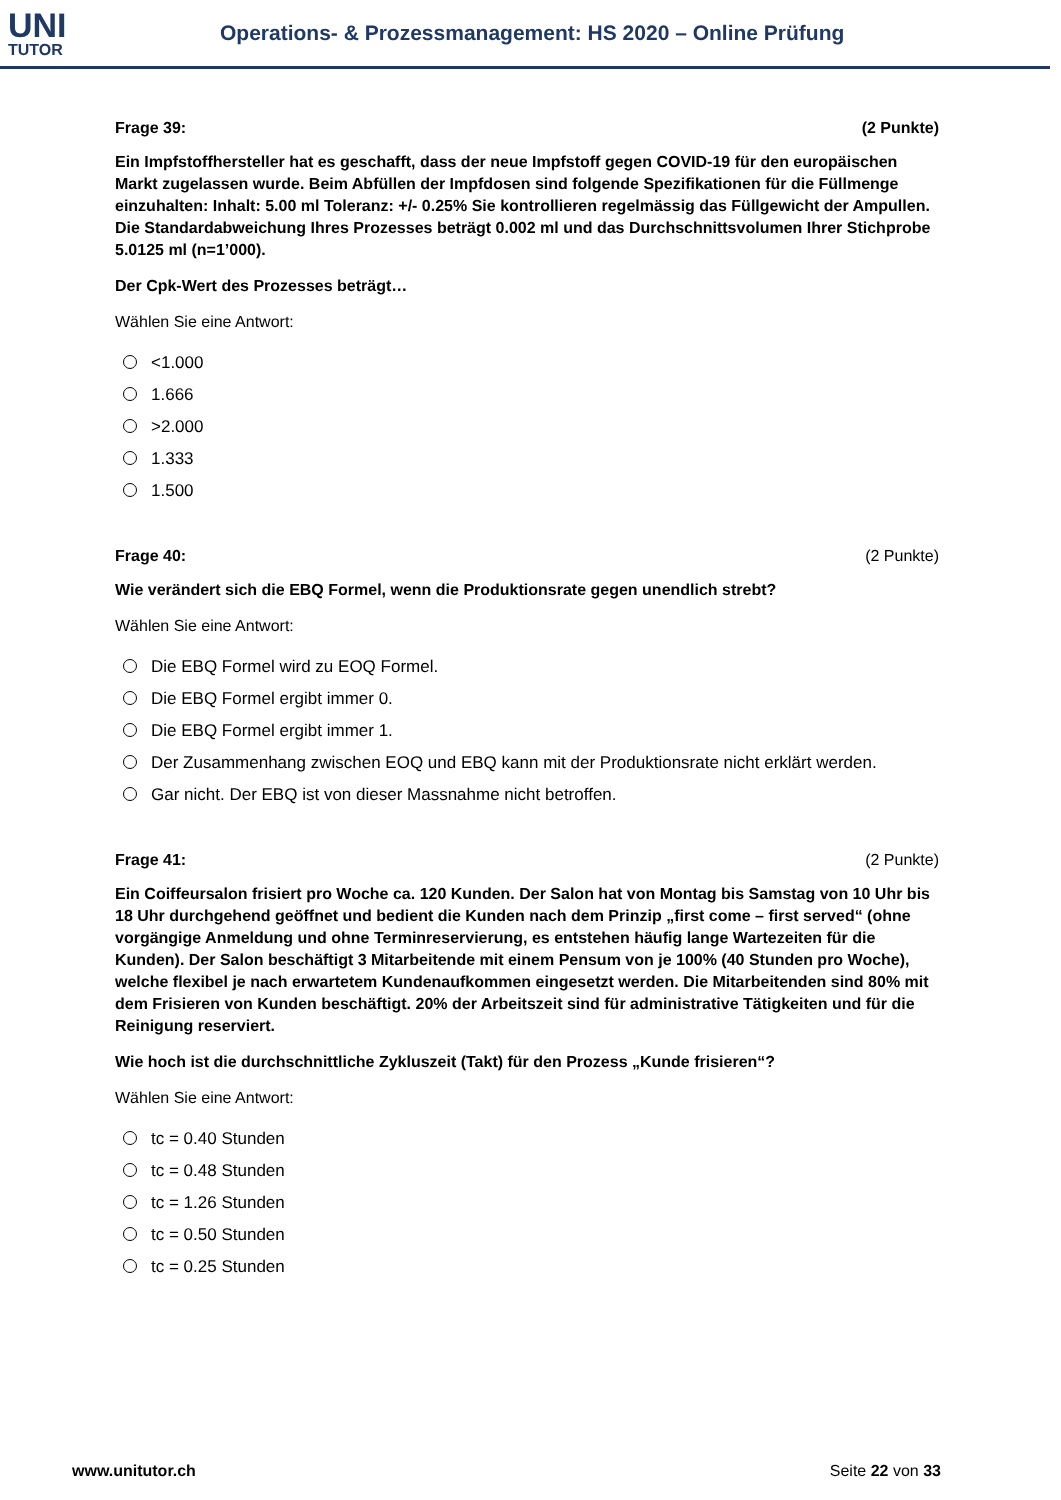UNI
TUTOR
Operations- & Prozessmanagement: HS 2020 – Online Prüfung
Frage 39: (2 Punkte)
Ein Impfstoffhersteller hat es geschafft, dass der neue Impfstoff gegen COVID-19 für den europäischen Markt zugelassen wurde. Beim Abfüllen der Impfdosen sind folgende Spezifikationen für die Füllmenge einzuhalten: Inhalt: 5.00 ml Toleranz: +/- 0.25% Sie kontrollieren regelmässig das Füllgewicht der Ampullen. Die Standardabweichung Ihres Prozesses beträgt 0.002 ml und das Durchschnittsvolumen Ihrer Stichprobe 5.0125 ml (n=1’000).
Der Cpk-Wert des Prozesses beträgt…
Wählen Sie eine Antwort:
<1.000
1.666
>2.000
1.333
1.500
Frage 40: (2 Punkte)
Wie verändert sich die EBQ Formel, wenn die Produktionsrate gegen unendlich strebt?
Wählen Sie eine Antwort:
Die EBQ Formel wird zu EOQ Formel.
Die EBQ Formel ergibt immer 0.
Die EBQ Formel ergibt immer 1.
Der Zusammenhang zwischen EOQ und EBQ kann mit der Produktionsrate nicht erklärt werden.
Gar nicht. Der EBQ ist von dieser Massnahme nicht betroffen.
Frage 41: (2 Punkte)
Ein Coiffeursalon frisiert pro Woche ca. 120 Kunden. Der Salon hat von Montag bis Samstag von 10 Uhr bis 18 Uhr durchgehend geöffnet und bedient die Kunden nach dem Prinzip „first come – first served“ (ohne vorgängige Anmeldung und ohne Terminreservierung, es entstehen häufig lange Wartezeiten für die Kunden). Der Salon beschäftigt 3 Mitarbeitende mit einem Pensum von je 100% (40 Stunden pro Woche), welche flexibel je nach erwartetem Kundenaufkommen eingesetzt werden. Die Mitarbeitenden sind 80% mit dem Frisieren von Kunden beschäftigt. 20% der Arbeitszeit sind für administrative Tätigkeiten und für die Reinigung reserviert.
Wie hoch ist die durchschnittliche Zykluszeit (Takt) für den Prozess „Kunde frisieren“?
Wählen Sie eine Antwort:
tc = 0.40 Stunden
tc = 0.48 Stunden
tc = 1.26 Stunden
tc = 0.50 Stunden
tc = 0.25 Stunden
www.unitutor.ch Seite 22 von 33